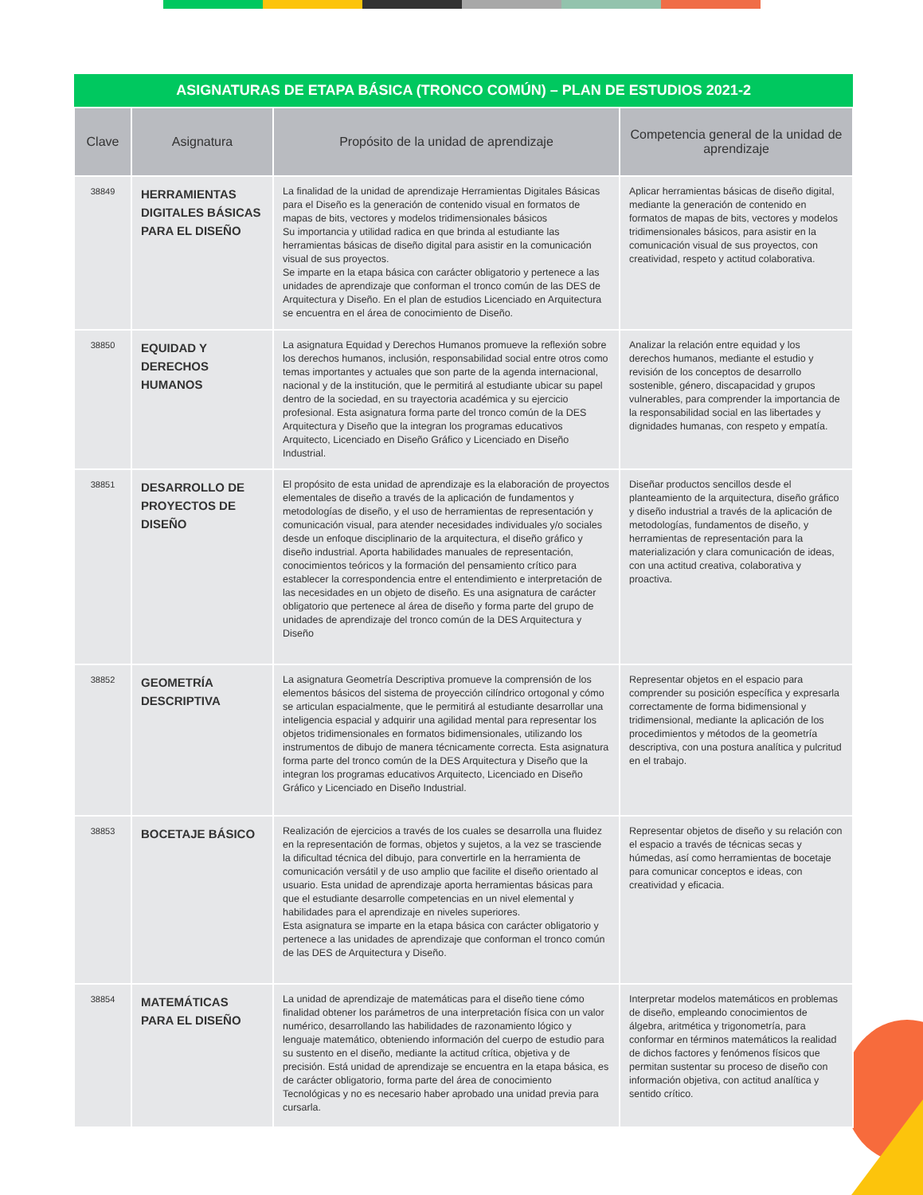| ASIGNATURAS DE ETAPA BÁSICA (TRONCO COMÚN) – PLAN DE ESTUDIOS 2021-2 | | | |
| --- | --- | --- | --- |
| Clave | Asignatura | Propósito de la unidad de aprendizaje | Competencia general de la unidad de aprendizaje |
| 38849 | HERRAMIENTAS DIGITALES BÁSICAS PARA EL DISEÑO | La finalidad de la unidad de aprendizaje Herramientas Digitales Básicas para el Diseño es la generación de contenido visual en formatos de mapas de bits, vectores y modelos tridimensionales básicos Su importancia y utilidad radica en que brinda al estudiante las herramientas básicas de diseño digital para asistir en la comunicación visual de sus proyectos. Se imparte en la etapa básica con carácter obligatorio y pertenece a las unidades de aprendizaje que conforman el tronco común de las DES de Arquitectura y Diseño. En el plan de estudios Licenciado en Arquitectura se encuentra en el área de conocimiento de Diseño. | Aplicar herramientas básicas de diseño digital, mediante la generación de contenido en formatos de mapas de bits, vectores y modelos tridimensionales básicos, para asistir en la comunicación visual de sus proyectos, con creatividad, respeto y actitud colaborativa. |
| 38850 | EQUIDAD Y DERECHOS HUMANOS | La asignatura Equidad y Derechos Humanos promueve la reflexión sobre los derechos humanos, inclusión, responsabilidad social entre otros como temas importantes y actuales que son parte de la agenda internacional, nacional y de la institución, que le permitirá al estudiante ubicar su papel dentro de la sociedad, en su trayectoria académica y su ejercicio profesional. Esta asignatura forma parte del tronco común de la DES Arquitectura y Diseño que la integran los programas educativos Arquitecto, Licenciado en Diseño Gráfico y Licenciado en Diseño Industrial. | Analizar la relación entre equidad y los derechos humanos, mediante el estudio y revisión de los conceptos de desarrollo sostenible, género, discapacidad y grupos vulnerables, para comprender la importancia de la responsabilidad social en las libertades y dignidades humanas, con respeto y empatía. |
| 38851 | DESARROLLO DE PROYECTOS DE DISEÑO | El propósito de esta unidad de aprendizaje es la elaboración de proyectos elementales de diseño a través de la aplicación de fundamentos y metodologías de diseño, y el uso de herramientas de representación y comunicación visual, para atender necesidades individuales y/o sociales desde un enfoque disciplinario de la arquitectura, el diseño gráfico y diseño industrial. Aporta habilidades manuales de representación, conocimientos teóricos y la formación del pensamiento crítico para establecer la correspondencia entre el entendimiento e interpretación de las necesidades en un objeto de diseño. Es una asignatura de carácter obligatorio que pertenece al área de diseño y forma parte del grupo de unidades de aprendizaje del tronco común de la DES Arquitectura y Diseño | Diseñar productos sencillos desde el planteamiento de la arquitectura, diseño gráfico y diseño industrial a través de la aplicación de metodologías, fundamentos de diseño, y herramientas de representación para la materialización y clara comunicación de ideas, con una actitud creativa, colaborativa y proactiva. |
| 38852 | GEOMETRÍA DESCRIPTIVA | La asignatura Geometría Descriptiva promueve la comprensión de los elementos básicos del sistema de proyección cilíndrico ortogonal y cómo se articulan espacialmente, que le permitirá al estudiante desarrollar una inteligencia espacial y adquirir una agilidad mental para representar los objetos tridimensionales en formatos bidimensionales, utilizando los instrumentos de dibujo de manera técnicamente correcta. Esta asignatura forma parte del tronco común de la DES Arquitectura y Diseño que la integran los programas educativos Arquitecto, Licenciado en Diseño Gráfico y Licenciado en Diseño Industrial. | Representar objetos en el espacio para comprender su posición específica y expresarla correctamente de forma bidimensional y tridimensional, mediante la aplicación de los procedimientos y métodos de la geometría descriptiva, con una postura analítica y pulcritud en el trabajo. |
| 38853 | BOCETAJE BÁSICO | Realización de ejercicios a través de los cuales se desarrolla una fluidez en la representación de formas, objetos y sujetos, a la vez se trasciende la dificultad técnica del dibujo, para convertirle en la herramienta de comunicación versátil y de uso amplio que facilite el diseño orientado al usuario. Esta unidad de aprendizaje aporta herramientas básicas para que el estudiante desarrolle competencias en un nivel elemental y habilidades para el aprendizaje en niveles superiores. Esta asignatura se imparte en la etapa básica con carácter obligatorio y pertenece a las unidades de aprendizaje que conforman el tronco común de las DES de Arquitectura y Diseño. | Representar objetos de diseño y su relación con el espacio a través de técnicas secas y húmedas, así como herramientas de bocetaje para comunicar conceptos e ideas, con creatividad y eficacia. |
| 38854 | MATEMÁTICAS PARA EL DISEÑO | La unidad de aprendizaje de matemáticas para el diseño tiene cómo finalidad obtener los parámetros de una interpretación física con un valor numérico, desarrollando las habilidades de razonamiento lógico y lenguaje matemático, obteniendo información del cuerpo de estudio para su sustento en el diseño, mediante la actitud crítica, objetiva y de precisión. Está unidad de aprendizaje se encuentra en la etapa básica, es de carácter obligatorio, forma parte del área de conocimiento Tecnológicas y no es necesario haber aprobado una unidad previa para cursarla. | Interpretar modelos matemáticos en problemas de diseño, empleando conocimientos de álgebra, aritmética y trigonometría, para conformar en términos matemáticos la realidad de dichos factores y fenómenos físicos que permitan sustentar su proceso de diseño con información objetiva, con actitud analítica y sentido crítico. |